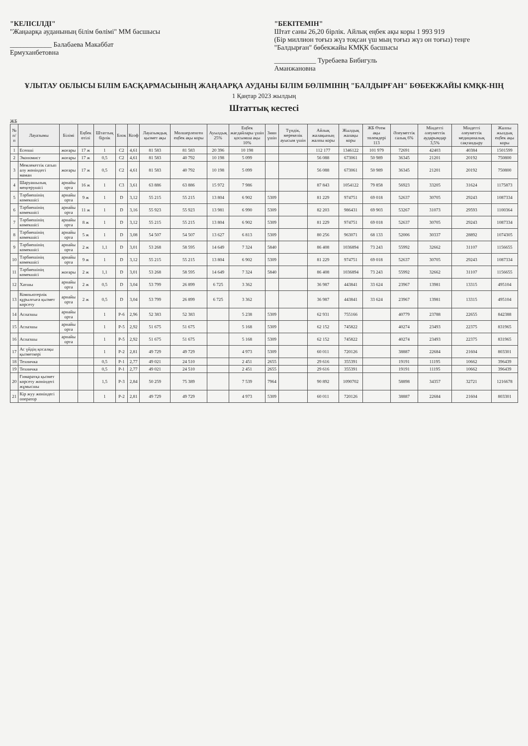"КЕЛІСІЛДІ"
"Жаңаарқа ауданының білім бөлімі" ММ басшысы
____________ Балабаева Макаббат Ермуханбетовна
"БЕКІТЕМІН"
Штат саны 26,20 бірлік. Айлық еңбек ақы коры 1 993 919
(Бір миллион тоғыз жүз тоқсан үш мың тоғыз жүз он тоғыз) теңге
"Балдырған" бөбекжайы КМҚК басшысы
____________ Туребаева Бибигуль Аманжановна
ҰЛЫТАУ ОБЛЫСЫ БІЛІМ БАСҚАРМАСЫНЫҢ ЖАҢААРҚА АУДАНЫ БІЛІМ БӨЛІМІНІҢ "БАЛДЫРҒАН" БӨБЕКЖАЙЫ КМҚК-НІҢ
1 Қаңтар 2023 жылдың
Штаттық кестесі
ЖБ
| № п/п | Лауазымы | Білімі | Еңбек өтілі | Штаттық бірлік | Блок | Коэф | Лауазымдық қызмет ақы | Мөлшерленген еңбек ақы коры | Ауылдық 25% | Еңбек жағдайлары үшін қосымша ақы 10% | Зиян үшін | Түндік, мерекелік ауысым үшін | Айлық жалақының жалпы коры | Жылдық жалақы коры | ЖБ Өтем ақы төлемдері 113 | Әлеуметтік салық 6% | Міндетті әлеуметтік аударымдар 3,5% | Міндетті әлеуметтік медициналық сақтандыру | Жалпы жылдық еңбек ақы коры |
| --- | --- | --- | --- | --- | --- | --- | --- | --- | --- | --- | --- | --- | --- | --- | --- | --- | --- | --- | --- |
| 1 | Есепші | жоғары | 17 ж | 1 | C2 | 4,61 | 81 583 | 81 583 | 20 396 | 10 198 | | | 112 177 | 1346122 | 101 979 | 72691 | 42403 | 40384 | 1501599 |
| 2 | Экономист | жоғары | 17 ж | 0,5 | C2 | 4,61 | 81 583 | 40 792 | 10 198 | 5 099 | | | 56 088 | 673061 | 50 989 | 36345 | 21201 | 20192 | 750800 |
| 3 | Мемлекеттік сатып алу жөніндегі маман | жоғары | 17 ж | 0,5 | C2 | 4,61 | 81 583 | 40 792 | 10 198 | 5 099 | | | 56 088 | 673061 | 50 989 | 36345 | 21201 | 20192 | 750800 |
| 4 | Шаруашылық меңгерушісі | арнайы орта | 16 ж | 1 | C3 | 3,61 | 63 886 | 63 886 | 15 972 | 7 986 | | | 87 843 | 1054122 | 79 858 | 56923 | 33205 | 31624 | 1175873 |
| 5 | Тәрбиешінің көмекшісі | арнайы орта | 9 ж | 1 | D | 3,12 | 55 215 | 55 215 | 13 804 | 6 902 | 5309 | | 81 229 | 974751 | 69 018 | 52637 | 30705 | 29243 | 1087334 |
| 6 | Тәрбиешінің көмекшісі | арнайы орта | 11 ж | 1 | D | 3,16 | 55 923 | 55 923 | 13 981 | 6 990 | 5309 | | 82 203 | 986431 | 69 903 | 53267 | 31073 | 29593 | 1100364 |
| 7 | Тәрбиешінің көмекшісі | арнайы орта | 8 ж | 1 | D | 3,12 | 55 215 | 55 215 | 13 804 | 6 902 | 5309 | | 81 229 | 974751 | 69 018 | 52637 | 30705 | 29243 | 1087334 |
| 8 | Тәрбиешінің көмекшісі | арнайы орта | 5 ж | 1 | D | 3,08 | 54 507 | 54 507 | 13 627 | 6 813 | 5309 | | 80 256 | 963071 | 68 133 | 52006 | 30337 | 28892 | 1074305 |
| 9 | Тәрбиешінің көмекшісі | арнайы орта | 2 ж | 1,1 | D | 3,01 | 53 268 | 58 595 | 14 649 | 7 324 | 5840 | | 86 408 | 1036894 | 73 243 | 55992 | 32662 | 31107 | 1156655 |
| 10 | Тәрбиешінің көмекшісі | арнайы орта | 9 ж | 1 | D | 3,12 | 55 215 | 55 215 | 13 804 | 6 902 | 5309 | | 81 229 | 974751 | 69 018 | 52637 | 30705 | 29243 | 1087334 |
| 11 | Тәрбиешінің көмекшісі | жоғары | 2 ж | 1,1 | D | 3,01 | 53 268 | 58 595 | 14 649 | 7 324 | 5840 | | 86 408 | 1036894 | 73 243 | 55992 | 32662 | 31107 | 1156655 |
| 12 | Хатшы | арнайы орта | 2 ж | 0,5 | D | 3,04 | 53 799 | 26 899 | 6 725 | 3 362 | | | 36 987 | 443841 | 33 624 | 23967 | 13981 | 13315 | 495104 |
| 13 | Компьютерлік құрылғыға қызмет көрсету | арнайы орта | 2 ж | 0,5 | D | 3,04 | 53 799 | 26 899 | 6 725 | 3 362 | | | 36 987 | 443841 | 33 624 | 23967 | 13981 | 13315 | 495104 |
| 14 | Аспазшы | арнайы орта | | 1 | P-6 | 2,96 | 52 383 | 52 383 | | 5 238 | 5309 | | 62 931 | 755166 | | 40779 | 23788 | 22655 | 842388 |
| 15 | Аспазшы | арнайы орта | | 1 | P-5 | 2,92 | 51 675 | 51 675 | | 5 168 | 5309 | | 62 152 | 745822 | | 40274 | 23493 | 22375 | 831965 |
| 16 | Аспазшы | арнайы орта | | 1 | P-5 | 2,92 | 51 675 | 51 675 | | 5 168 | 5309 | | 62 152 | 745822 | | 40274 | 23493 | 22375 | 831965 |
| 17 | Ас үйдің қосалқы қызметкері | | | 1 | P-2 | 2,81 | 49 729 | 49 729 | | 4 973 | 5309 | | 60 011 | 720126 | | 38887 | 22684 | 21604 | 803301 |
| 18 | Техничка | | | 0,5 | P-1 | 2,77 | 49 021 | 24 510 | | 2 451 | 2655 | | 29 616 | 355391 | | 19191 | 11195 | 10662 | 396439 |
| 19 | Техничка | | | 0,5 | P-1 | 2,77 | 49 021 | 24 510 | | 2 451 | 2655 | | 29 616 | 355391 | | 19191 | 11195 | 10662 | 396439 |
| 20 | Ғимаратқа қызмет көрсету жөніндегі жұмысшы | | | 1,5 | P-3 | 2,84 | 50 259 | 75 389 | | 7 539 | 7964 | | 90 892 | 1090702 | | 58898 | 34357 | 32721 | 1216678 |
| 21 | Кір жуу жөніндегі оператор | | | 1 | P-2 | 2,81 | 49 729 | 49 729 | | 4 973 | 5309 | | 60 011 | 720126 | | 38887 | 22684 | 21604 | 803301 |